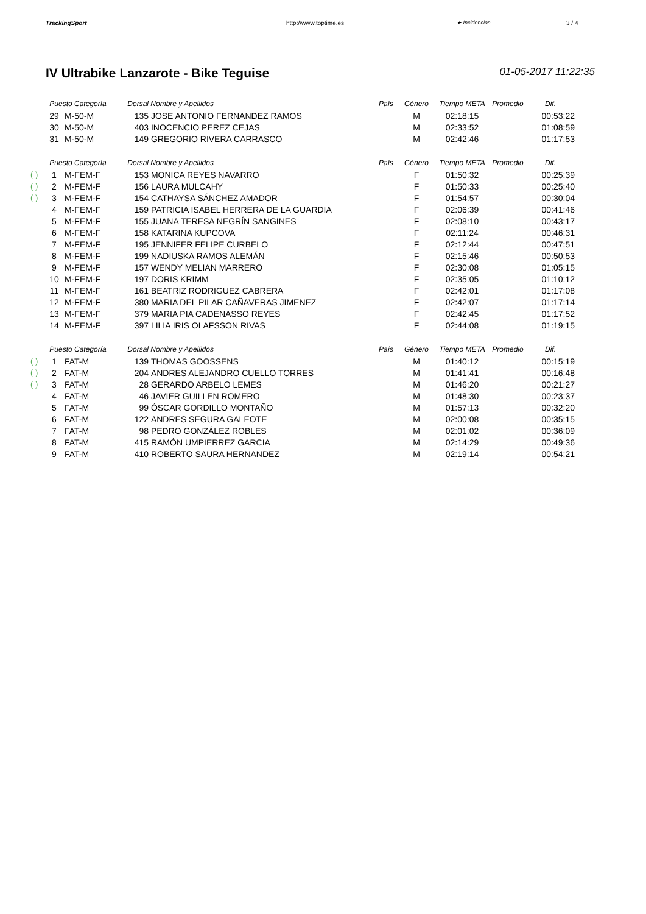TrackingSport http://www.toptime.es ★ Incidencias 3 / 4
IV Ultrabike Lanzarote - Bike Teguise 01-05-2017 11:22:35
| | Puesto Categoría | | Dorsal | Nombre y Apellidos | País | Género | Tiempo META | Promedio | Dif. |
| --- | --- | --- | --- | --- | --- | --- | --- | --- | --- |
| | 29 | M-50-M | 135 | JOSE ANTONIO FERNANDEZ RAMOS | | M | 02:18:15 | | 00:53:22 |
| | 30 | M-50-M | 403 | INOCENCIO PEREZ CEJAS | | M | 02:33:52 | | 01:08:59 |
| | 31 | M-50-M | 149 | GREGORIO RIVERA CARRASCO | | M | 02:42:46 | | 01:17:53 |
| | Puesto Categoría | | Dorsal | Nombre y Apellidos | País | Género | Tiempo META | Promedio | Dif. |
| ( ) | 1 | M-FEM-F | 153 | MONICA REYES NAVARRO | | F | 01:50:32 | | 00:25:39 |
| ( ) | 2 | M-FEM-F | 156 | LAURA MULCAHY | | F | 01:50:33 | | 00:25:40 |
| ( ) | 3 | M-FEM-F | 154 | CATHAYSA SÁNCHEZ AMADOR | | F | 01:54:57 | | 00:30:04 |
| | 4 | M-FEM-F | 159 | PATRICIA ISABEL HERRERA DE LA GUARDIA | | F | 02:06:39 | | 00:41:46 |
| | 5 | M-FEM-F | 155 | JUANA TERESA NEGRÍN SANGINES | | F | 02:08:10 | | 00:43:17 |
| | 6 | M-FEM-F | 158 | KATARINA KUPCOVA | | F | 02:11:24 | | 00:46:31 |
| | 7 | M-FEM-F | 195 | JENNIFER FELIPE CURBELO | | F | 02:12:44 | | 00:47:51 |
| | 8 | M-FEM-F | 199 | NADIUSKA RAMOS ALEMÁN | | F | 02:15:46 | | 00:50:53 |
| | 9 | M-FEM-F | 157 | WENDY MELIAN MARRERO | | F | 02:30:08 | | 01:05:15 |
| | 10 | M-FEM-F | 197 | DORIS KRIMM | | F | 02:35:05 | | 01:10:12 |
| | 11 | M-FEM-F | 161 | BEATRIZ RODRIGUEZ CABRERA | | F | 02:42:01 | | 01:17:08 |
| | 12 | M-FEM-F | 380 | MARIA DEL PILAR CAÑAVERAS JIMENEZ | | F | 02:42:07 | | 01:17:14 |
| | 13 | M-FEM-F | 379 | MARIA PIA CADENASSO REYES | | F | 02:42:45 | | 01:17:52 |
| | 14 | M-FEM-F | 397 | LILIA IRIS OLAFSSON RIVAS | | F | 02:44:08 | | 01:19:15 |
| | Puesto Categoría | | Dorsal | Nombre y Apellidos | País | Género | Tiempo META | Promedio | Dif. |
| ( ) | 1 | FAT-M | 139 | THOMAS GOOSSENS | | M | 01:40:12 | | 00:15:19 |
| ( ) | 2 | FAT-M | 204 | ANDRES ALEJANDRO CUELLO TORRES | | M | 01:41:41 | | 00:16:48 |
| ( ) | 3 | FAT-M | 28 | GERARDO ARBELO LEMES | | M | 01:46:20 | | 00:21:27 |
| | 4 | FAT-M | 46 | JAVIER GUILLEN ROMERO | | M | 01:48:30 | | 00:23:37 |
| | 5 | FAT-M | 99 | ÓSCAR GORDILLO MONTAÑO | | M | 01:57:13 | | 00:32:20 |
| | 6 | FAT-M | 122 | ANDRES SEGURA GALEOTE | | M | 02:00:08 | | 00:35:15 |
| | 7 | FAT-M | 98 | PEDRO GONZÁLEZ ROBLES | | M | 02:01:02 | | 00:36:09 |
| | 8 | FAT-M | 415 | RAMÓN UMPIERREZ GARCIA | | M | 02:14:29 | | 00:49:36 |
| | 9 | FAT-M | 410 | ROBERTO SAURA HERNANDEZ | | M | 02:19:14 | | 00:54:21 |